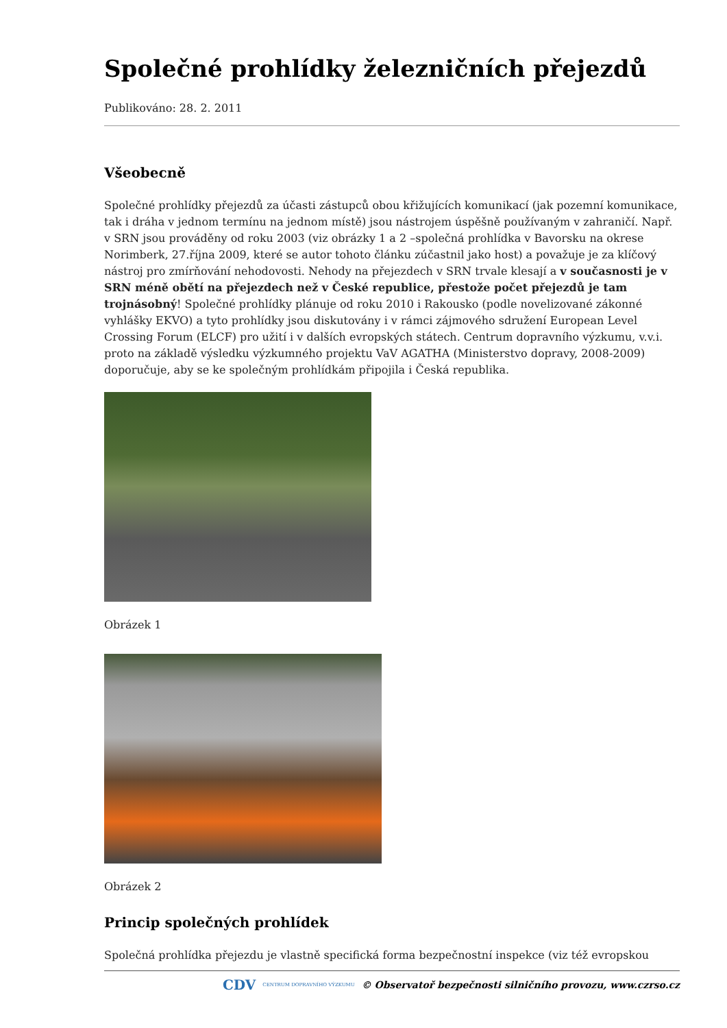Společné prohlídky železničních přejezdů
Publikováno: 28. 2. 2011
Všeobecně
Společné prohlídky přejezdů za účasti zástupců obou křižujících komunikací (jak pozemní komunikace, tak i dráha v jednom termínu na jednom místě) jsou nástrojem úspěšně používaným v zahraničí. Např. v SRN jsou prováděny od roku 2003 (viz obrázky 1 a 2 –společná prohlídka v Bavorsku na okrese Norimberk, 27.října 2009, které se autor tohoto článku zúčastnil jako host) a považuje je za klíčový nástroj pro zmírňování nehodovosti. Nehody na přejezdech v SRN trvale klesají a v současnosti je v SRN méně obětí na přejezdech než v České republice, přestože počet přejezdů je tam trojnásobný! Společné prohlídky plánuje od roku 2010 i Rakousko (podle novelizované zákonné vyhlášky EKVO) a tyto prohlídky jsou diskutovány i v rámci zájmového sdružení European Level Crossing Forum (ELCF) pro užití i v dalších evropských státech. Centrum dopravního výzkumu, v.v.i. proto na základě výsledku výzkumného projektu VaV AGATHA (Ministerstvo dopravy, 2008-2009) doporučuje, aby se ke společným prohlídkám připojila i Česká republika.
Obrázek 1
Obrázek 2
Princip společných prohlídek
Společná prohlídka přejezdu je vlastně specifická forma bezpečnostní inspekce (viz též evropskou
CDV CENTRUM DOPRAVNÍHO VÝZKUMU © Observatoř bezpečnosti silničního provozu, www.czrso.cz